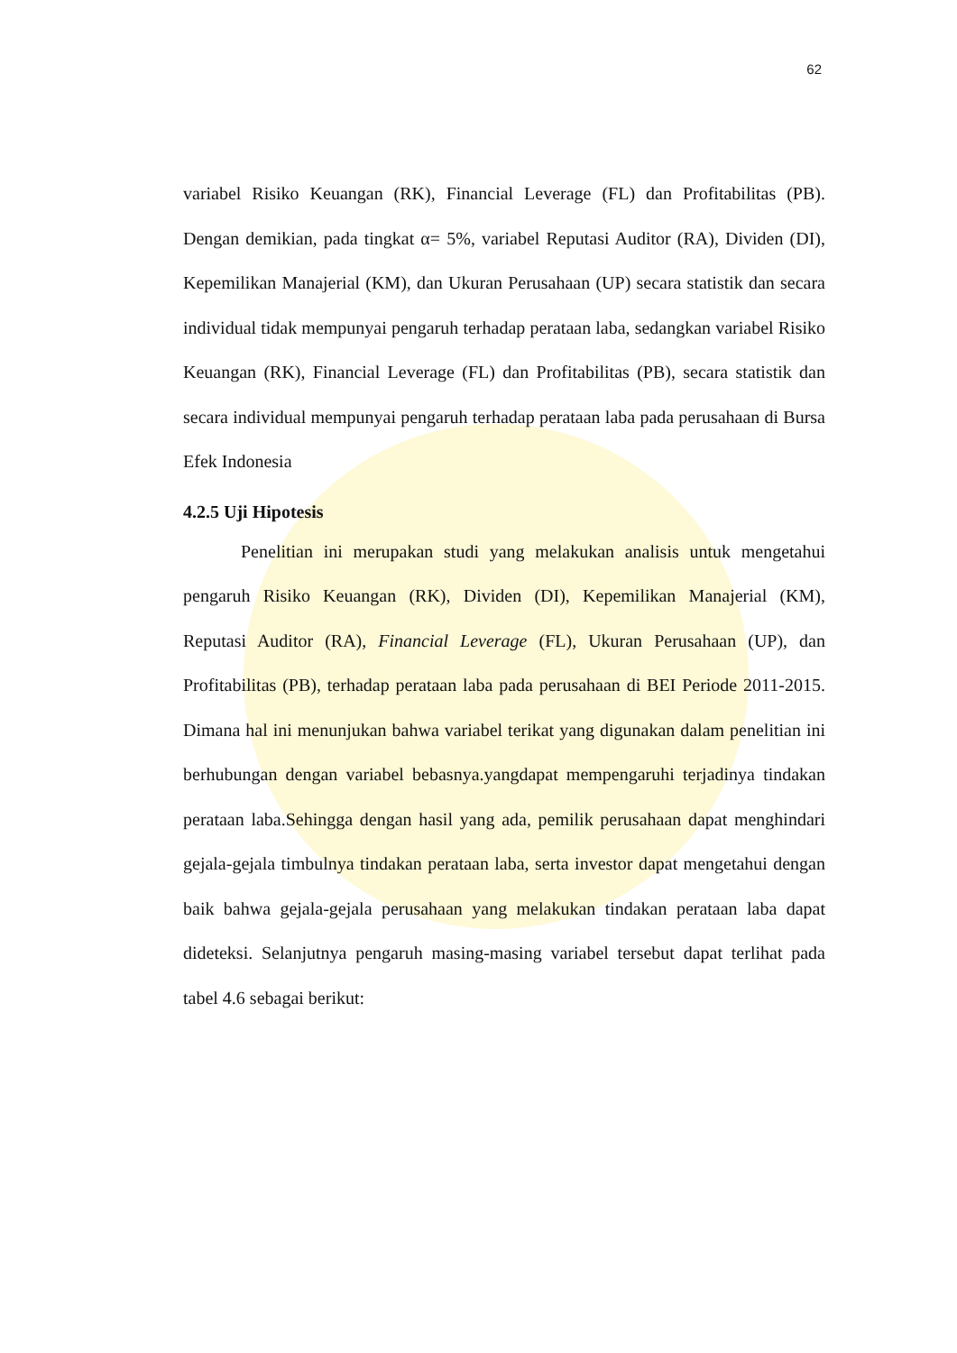62
variabel Risiko Keuangan (RK), Financial Leverage (FL) dan Profitabilitas (PB). Dengan demikian, pada tingkat α= 5%, variabel Reputasi Auditor (RA), Dividen (DI), Kepemilikan Manajerial (KM), dan Ukuran Perusahaan (UP) secara statistik dan secara individual tidak mempunyai pengaruh terhadap perataan laba, sedangkan variabel Risiko Keuangan (RK), Financial Leverage (FL) dan Profitabilitas (PB), secara statistik dan secara individual mempunyai pengaruh terhadap perataan laba pada perusahaan di Bursa Efek Indonesia
4.2.5 Uji Hipotesis
Penelitian ini merupakan studi yang melakukan analisis untuk mengetahui pengaruh Risiko Keuangan (RK), Dividen (DI), Kepemilikan Manajerial (KM), Reputasi Auditor (RA), Financial Leverage (FL), Ukuran Perusahaan (UP), dan Profitabilitas (PB), terhadap perataan laba pada perusahaan di BEI Periode 2011-2015. Dimana hal ini menunjukan bahwa variabel terikat yang digunakan dalam penelitian ini berhubungan dengan variabel bebasnya.yangdapat mempengaruhi terjadinya tindakan perataan laba.Sehingga dengan hasil yang ada, pemilik perusahaan dapat menghindari gejala-gejala timbulnya tindakan perataan laba, serta investor dapat mengetahui dengan baik bahwa gejala-gejala perusahaan yang melakukan tindakan perataan laba dapat dideteksi. Selanjutnya pengaruh masing-masing variabel tersebut dapat terlihat pada tabel 4.6 sebagai berikut: